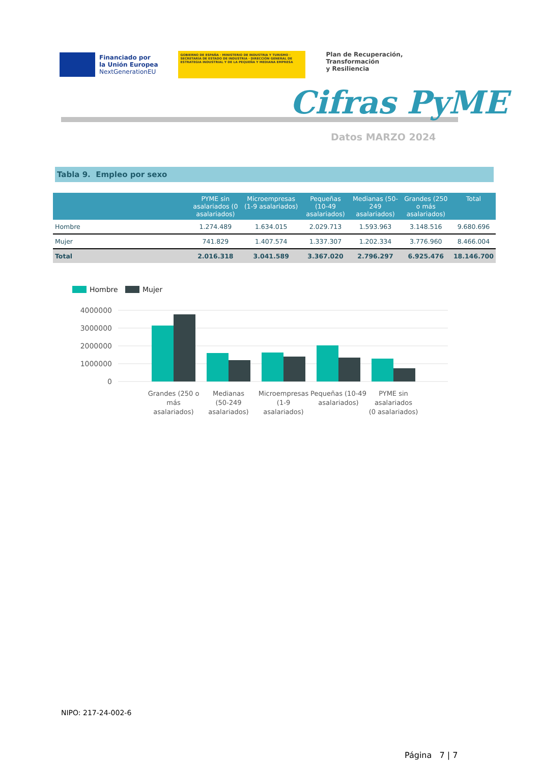Financiado por
la Unión Europea
NextGenerationEU
GOBIERNO DE ESPAÑA · MINISTERIO DE INDUSTRIA Y TURISMO · SECRETARÍA DE ESTADO DE INDUSTRIA · DIRECCIÓN GENERAL DE ESTRATEGIA INDUSTRIAL Y DE LA PEQUEÑA Y MEDIANA EMPRESA
Plan de Recuperación,
Transformación
y Resiliencia
Cifras PyME
Datos MARZO 2024
Tabla 9. Empleo por sexo
| | PYME sin asalariados (0 asalariados) | Microempresas (1-9 asalariados) | Pequeñas (10-49 asalariados) | Medianas (50-249 asalariados) | Grandes (250 o más asalariados) | Total |
| --- | --- | --- | --- | --- | --- | --- |
| Hombre | 1.274.489 | 1.634.015 | 2.029.713 | 1.593.963 | 3.148.516 | 9.680.696 |
| Mujer | 741.829 | 1.407.574 | 1.337.307 | 1.202.334 | 3.776.960 | 8.466.004 |
| Total | 2.016.318 | 3.041.589 | 3.367.020 | 2.796.297 | 6.925.476 | 18.146.700 |
Hombre
Mujer
4000000
3000000
2000000
1000000
0
Grandes (250 o
más
asalariados)
Medianas
(50-249
asalariados)
Microempresas
(1-9
asalariados)
Pequeñas (10-49
asalariados)
PYME sin
asalariados
(0 asalariados)
NIPO: 217-24-002-6
Página 7 | 7